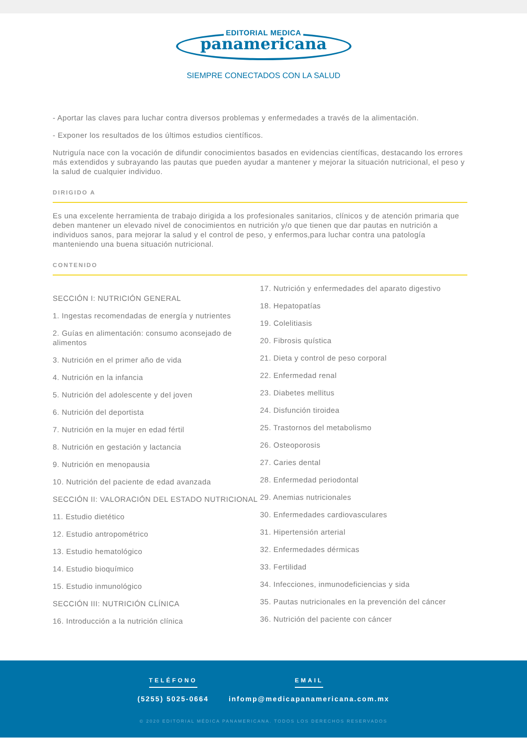EDITORIAL MEDICA
panamericana
SIEMPRE CONECTADOS CON LA SALUD
- Aportar las claves para luchar contra diversos problemas y enfermedades a través de la alimentación.
- Exponer los resultados de los últimos estudios científicos.
Nutriguía nace con la vocación de difundir conocimientos basados en evidencias científicas, destacando los errores más extendidos y subrayando las pautas que pueden ayudar a mantener y mejorar la situación nutricional, el peso y la salud de cualquier individuo.
DIRIGIDO A
Es una excelente herramienta de trabajo dirigida a los profesionales sanitarios, clínicos y de atención primaria que deben mantener un elevado nivel de conocimientos en nutrición y/o que tienen que dar pautas en nutrición a individuos sanos, para mejorar la salud y el control de peso, y enfermos,para luchar contra una patología manteniendo una buena situación nutricional.
CONTENIDO
SECCIÓN I: NUTRICIÓN GENERAL
1. Ingestas recomendadas de energía y nutrientes
2. Guías en alimentación: consumo aconsejado de alimentos
3. Nutrición en el primer año de vida
4. Nutrición en la infancia
5. Nutrición del adolescente y del joven
6. Nutrición del deportista
7. Nutrición en la mujer en edad fértil
8. Nutrición en gestación y lactancia
9. Nutrición en menopausia
10. Nutrición del paciente de edad avanzada
SECCIÓN II: VALORACIÓN DEL ESTADO NUTRICIONAL
11. Estudio dietético
12. Estudio antropométrico
13. Estudio hematológico
14. Estudio bioquímico
15. Estudio inmunológico
SECCIÓN III: NUTRICIÓN CLÍNICA
16. Introducción a la nutrición clínica
17. Nutrición y enfermedades del aparato digestivo
18. Hepatopatías
19. Colelitiasis
20. Fibrosis quística
21. Dieta y control de peso corporal
22. Enfermedad renal
23. Diabetes mellitus
24. Disfunción tiroidea
25. Trastornos del metabolismo
26. Osteoporosis
27. Caries dental
28. Enfermedad periodontal
29. Anemias nutricionales
30. Enfermedades cardiovasculares
31. Hipertensión arterial
32. Enfermedades dérmicas
33. Fertilidad
34. Infecciones, inmunodeficiencias y sida
35. Pautas nutricionales en la prevención del cáncer
36. Nutrición del paciente con cáncer
TELÉFONO
(5255) 5025-0664
EMAIL
infomp@medicapanamericana.com.mx
© 2020 EDITORIAL MÉDICA PANAMERICANA. TODOS LOS DERECHOS RESERVADOS